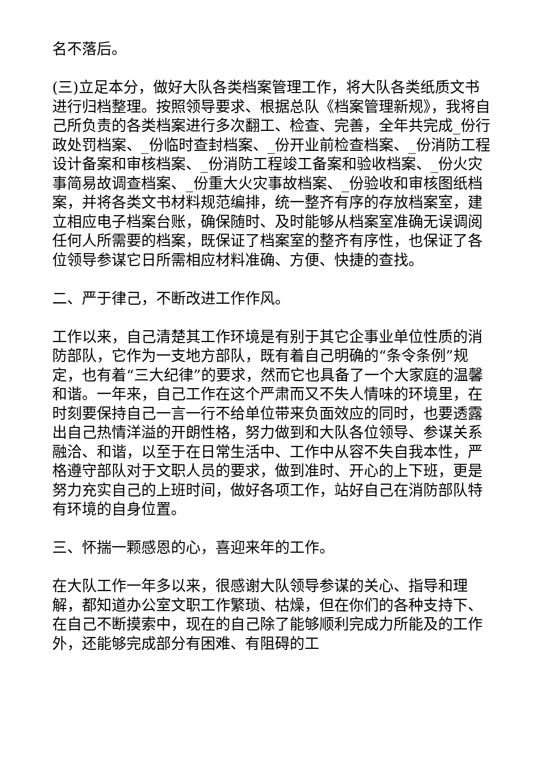名不落后。
(三)立足本分，做好大队各类档案管理工作，将大队各类纸质文书进行归档整理。按照领导要求、根据总队《档案管理新规》，我将自己所负责的各类档案进行多次翻工、检查、完善，全年共完成_份行政处罚档案、_份临时查封档案、_份开业前检查档案、_份消防工程设计备案和审核档案、_份消防工程竣工备案和验收档案、_份火灾事简易故调查档案、_份重大火灾事故档案、_份验收和审核图纸档案，并将各类文书材料规范编排，统一整齐有序的存放档案室，建立相应电子档案台账，确保随时、及时能够从档案室准确无误调阅任何人所需要的档案，既保证了档案室的整齐有序性，也保证了各位领导参谋它日所需相应材料准确、方便、快捷的查找。
二、严于律己，不断改进工作作风。
工作以来，自己清楚其工作环境是有别于其它企事业单位性质的消防部队，它作为一支地方部队，既有着自己明确的“条令条例”规定，也有着“三大纪律”的要求，然而它也具备了一个大家庭的温馨和谐。一年来，自己工作在这个严肃而又不失人情味的环境里，在时刻要保持自己一言一行不给单位带来负面效应的同时，也要透露出自己热情洋溢的开朗性格，努力做到和大队各位领导、参谋关系融洽、和谐，以至于在日常生活中、工作中从容不失自我本性，严格遵守部队对于文职人员的要求，做到准时、开心的上下班，更是努力充实自己的上班时间，做好各项工作，站好自己在消防部队特有环境的自身位置。
三、怀揣一颗感恩的心，喜迎来年的工作。
在大队工作一年多以来，很感谢大队领导参谋的关心、指导和理解，都知道办公室文职工作繁琐、枯燥，但在你们的各种支持下、在自己不断摸索中，现在的自己除了能够顺利完成力所能及的工作外，还能够完成部分有困难、有阻碍的工